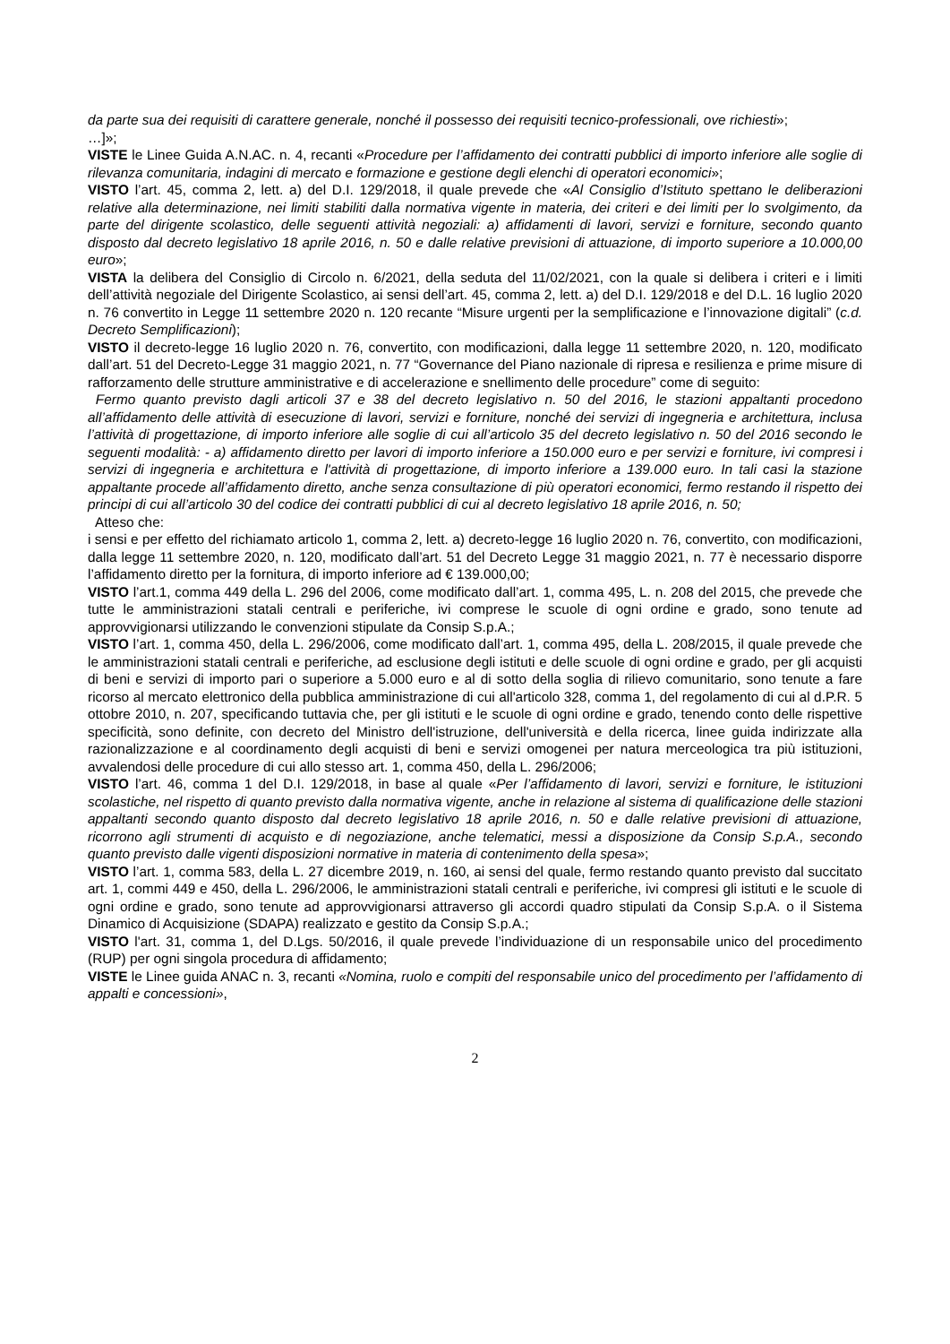da parte sua dei requisiti di carattere generale, nonché il possesso dei requisiti tecnico-professionali, ove richiesti»;
…]»;
VISTE le Linee Guida A.N.AC. n. 4, recanti «Procedure per l’affidamento dei contratti pubblici di importo inferiore alle soglie di rilevanza comunitaria, indagini di mercato e formazione e gestione degli elenchi di operatori economici»;
VISTO l’art. 45, comma 2, lett. a) del D.I. 129/2018, il quale prevede che «Al Consiglio d’Istituto spettano le deliberazioni relative alla determinazione, nei limiti stabiliti dalla normativa vigente in materia, dei criteri e dei limiti per lo svolgimento, da parte del dirigente scolastico, delle seguenti attività negoziali: a) affidamenti di lavori, servizi e forniture, secondo quanto disposto dal decreto legislativo 18 aprile 2016, n. 50 e dalle relative previsioni di attuazione, di importo superiore a 10.000,00 euro»;
VISTA la delibera del Consiglio di Circolo n. 6/2021, della seduta del 11/02/2021, con la quale si delibera i criteri e i limiti dell’attività negoziale del Dirigente Scolastico, ai sensi dell’art. 45, comma 2, lett. a) del D.I. 129/2018 e del D.L. 16 luglio 2020 n. 76 convertito in Legge 11 settembre 2020 n. 120 recante “Misure urgenti per la semplificazione e l’innovazione digitali” (c.d. Decreto Semplificazioni);
VISTO il decreto-legge 16 luglio 2020 n. 76, convertito, con modificazioni, dalla legge 11 settembre 2020, n. 120, modificato dall’art. 51 del Decreto-Legge 31 maggio 2021, n. 77 “Governance del Piano nazionale di ripresa e resilienza e prime misure di rafforzamento delle strutture amministrative e di accelerazione e snellimento delle procedure” come di seguito:
Fermo quanto previsto dagli articoli 37 e 38 del decreto legislativo n. 50 del 2016, le stazioni appaltanti procedono all’affidamento delle attività di esecuzione di lavori, servizi e forniture, nonché dei servizi di ingegneria e architettura, inclusa l’attività di progettazione, di importo inferiore alle soglie di cui all’articolo 35 del decreto legislativo n. 50 del 2016 secondo le seguenti modalità: - a) affidamento diretto per lavori di importo inferiore a 150.000 euro e per servizi e forniture, ivi compresi i servizi di ingegneria e architettura e l'attività di progettazione, di importo inferiore a 139.000 euro. In tali casi la stazione appaltante procede all’affidamento diretto, anche senza consultazione di più operatori economici, fermo restando il rispetto dei principi di cui all’articolo 30 del codice dei contratti pubblici di cui al decreto legislativo 18 aprile 2016, n. 50;
Atteso che:
i sensi e per effetto del richiamato articolo 1, comma 2, lett. a) decreto-legge 16 luglio 2020 n. 76, convertito, con modificazioni, dalla legge 11 settembre 2020, n. 120, modificato dall’art. 51 del Decreto Legge 31 maggio 2021, n. 77 è necessario disporre l’affidamento diretto per la fornitura, di importo inferiore ad € 139.000,00;
VISTO l’art.1, comma 449 della L. 296 del 2006, come modificato dall’art. 1, comma 495, L. n. 208 del 2015, che prevede che tutte le amministrazioni statali centrali e periferiche, ivi comprese le scuole di ogni ordine e grado, sono tenute ad approvvigionarsi utilizzando le convenzioni stipulate da Consip S.p.A.;
VISTO l’art. 1, comma 450, della L. 296/2006, come modificato dall’art. 1, comma 495, della L. 208/2015, il quale prevede che le amministrazioni statali centrali e periferiche, ad esclusione degli istituti e delle scuole di ogni ordine e grado, per gli acquisti di beni e servizi di importo pari o superiore a 5.000 euro e al di sotto della soglia di rilievo comunitario, sono tenute a fare ricorso al mercato elettronico della pubblica amministrazione di cui all'articolo 328, comma 1, del regolamento di cui al d.P.R. 5 ottobre 2010, n. 207, specificando tuttavia che, per gli istituti e le scuole di ogni ordine e grado, tenendo conto delle rispettive specificità, sono definite, con decreto del Ministro dell'istruzione, dell'università e della ricerca, linee guida indirizzate alla razionalizzazione e al coordinamento degli acquisti di beni e servizi omogenei per natura merceologica tra più istituzioni, avvalendosi delle procedure di cui allo stesso art. 1, comma 450, della L. 296/2006;
VISTO l’art. 46, comma 1 del D.I. 129/2018, in base al quale «Per l’affidamento di lavori, servizi e forniture, le istituzioni scolastiche, nel rispetto di quanto previsto dalla normativa vigente, anche in relazione al sistema di qualificazione delle stazioni appaltanti secondo quanto disposto dal decreto legislativo 18 aprile 2016, n. 50 e dalle relative previsioni di attuazione, ricorrono agli strumenti di acquisto e di negoziazione, anche telematici, messi a disposizione da Consip S.p.A., secondo quanto previsto dalle vigenti disposizioni normative in materia di contenimento della spesa»;
VISTO l’art. 1, comma 583, della L. 27 dicembre 2019, n. 160, ai sensi del quale, fermo restando quanto previsto dal succitato art. 1, commi 449 e 450, della L. 296/2006, le amministrazioni statali centrali e periferiche, ivi compresi gli istituti e le scuole di ogni ordine e grado, sono tenute ad approvvigionarsi attraverso gli accordi quadro stipulati da Consip S.p.A. o il Sistema Dinamico di Acquisizione (SDAPA) realizzato e gestito da Consip S.p.A.;
VISTO l'art. 31, comma 1, del D.Lgs. 50/2016, il quale prevede l’individuazione di un responsabile unico del procedimento (RUP) per ogni singola procedura di affidamento;
VISTE le Linee guida ANAC n. 3, recanti «Nomina, ruolo e compiti del responsabile unico del procedimento per l’affidamento di appalti e concessioni»,
2